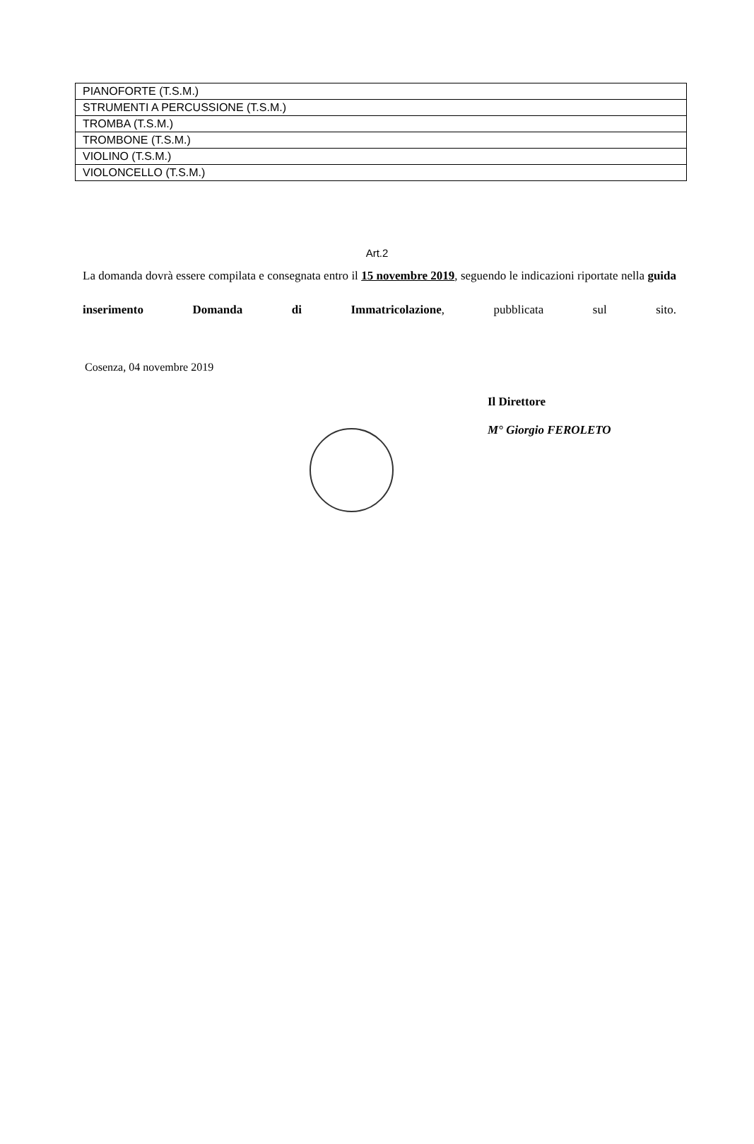| PIANOFORTE (T.S.M.) |
| STRUMENTI A PERCUSSIONE (T.S.M.) |
| TROMBA (T.S.M.) |
| TROMBONE (T.S.M.) |
| VIOLINO (T.S.M.) |
| VIOLONCELLO (T.S.M.) |
Art.2
La domanda dovrà essere compilata e consegnata entro il 15 novembre 2019, seguendo le indicazioni riportate nella guida inserimento Domanda di Immatricolazione, pubblicata sul sito.
Cosenza, 04 novembre 2019
Il Direttore
M° Giorgio FEROLETO